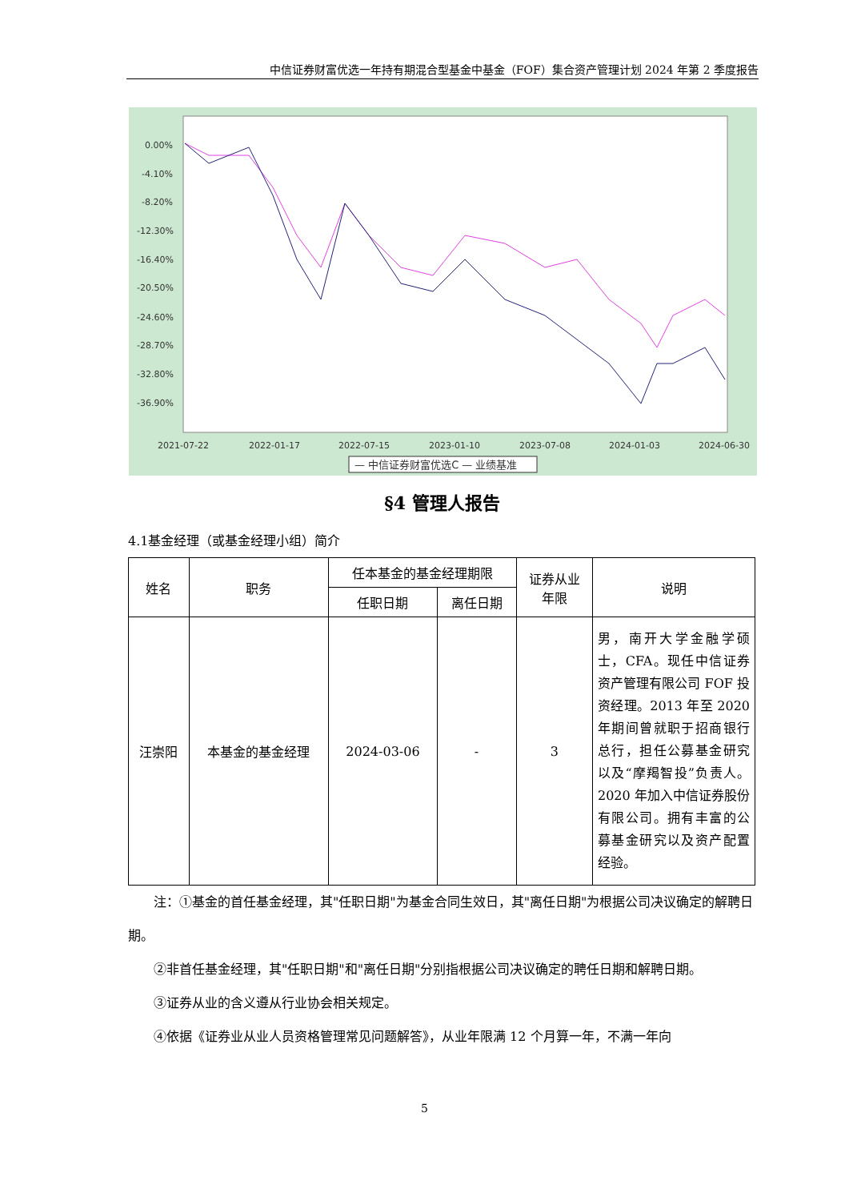中信证券财富优选一年持有期混合型基金中基金（FOF）集合资产管理计划 2024 年第 2 季度报告
0.00%
-4.10%
-8.20%
-12.30%
-16.40%
-20.50%
-24.60%
-28.70%
-32.80%
-36.90%
2021-07-22
2022-01-17
2022-07-15
2023-01-10
2023-07-08
2024-01-03
2024-06-30
— 中信证券财富优选C — 业绩基准
§4 管理人报告
4.1基金经理（或基金经理小组）简介
| 姓名 | 职务 | 任本基金的基金经理期限 | | 证券从业 年限 | 说明 |
| --- | --- | --- | --- | --- | --- |
| | | 任职日期 | 离任日期 | | |
| 汪崇阳 | 本基金的基金经理 | 2024-03-06 | - | 3 | 男，南开大学金融学硕士，CFA。现任中信证券资产管理有限公司 FOF 投资经理。2013 年至 2020 年期间曾就职于招商银行总行，担任公募基金研究以及“摩羯智投”负责人。2020 年加入中信证券股份有限公司。拥有丰富的公募基金研究以及资产配置经验。 |
注：①基金的首任基金经理，其"任职日期"为基金合同生效日，其"离任日期"为根据公司决议确定的解聘日期。
②非首任基金经理，其"任职日期"和"离任日期"分别指根据公司决议确定的聘任日期和解聘日期。
③证券从业的含义遵从行业协会相关规定。
④依据《证券业从业人员资格管理常见问题解答》，从业年限满 12 个月算一年，不满一年向
5